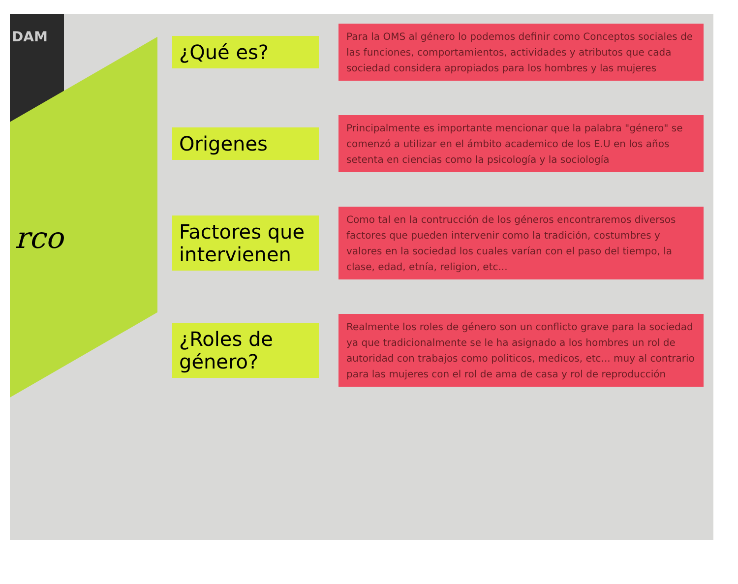DAM
rco
¿Qué es?
Para la OMS al género lo podemos definir como Conceptos sociales de las funciones, comportamientos, actividades y atributos que cada sociedad considera apropiados para los hombres y las mujeres
Origenes
Principalmente es importante mencionar que la palabra "género" se comenzó a utilizar en el ámbito academico de los E.U en los años setenta en ciencias como la psicología y la sociología
Factores que intervienen
Como tal en la contrucción de los géneros encontraremos diversos factores que pueden intervenir como la tradición, costumbres y valores en la sociedad los cuales varían con el paso del tiempo, la clase, edad, etnía, religion, etc...
¿Roles de género?
Realmente los roles de género son un conflicto grave para la sociedad ya que tradicionalmente se le ha asignado a los hombres un rol de autoridad con trabajos como politicos, medicos, etc... muy al contrario para las mujeres con el rol de ama de casa y rol de reproducción